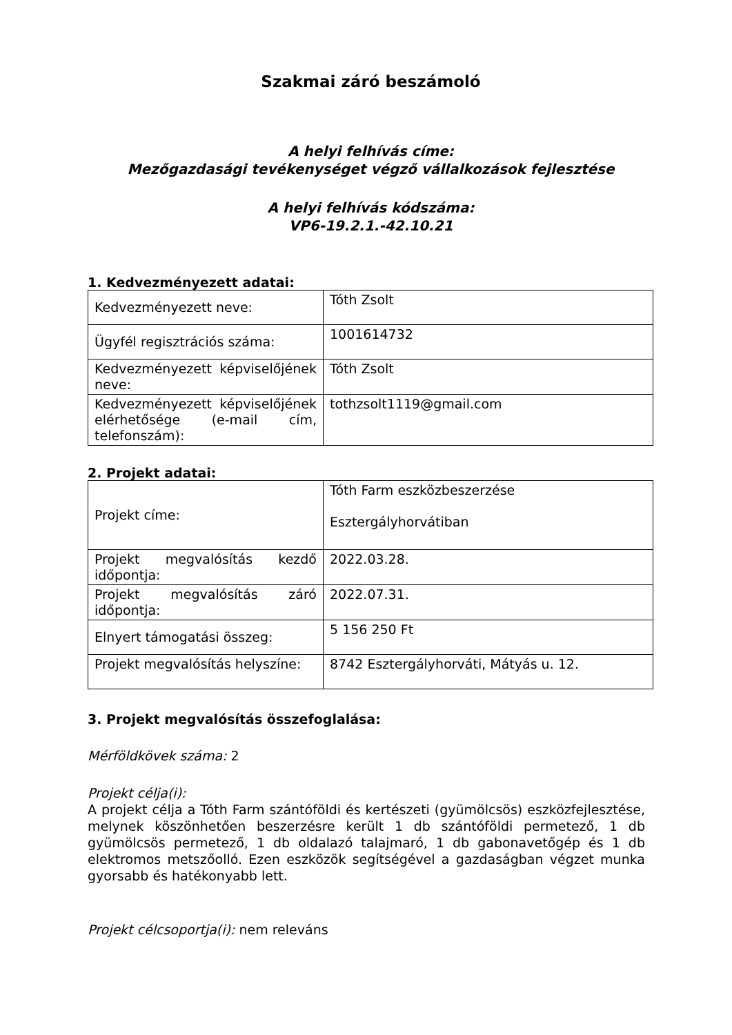Szakmai záró beszámoló
A helyi felhívás címe:
Mezőgazdasági tevékenységet végző vállalkozások fejlesztése
A helyi felhívás kódszáma:
VP6-19.2.1.-42.10.21
1. Kedvezményezett adatai:
| Kedvezményezett neve: | Tóth Zsolt |
| Ügyfél regisztrációs száma: | 1001614732 |
| Kedvezményezett képviselőjének neve: | Tóth Zsolt |
| Kedvezményezett képviselőjének elérhetősége (e-mail cím, telefonszám): | tothzsolt1119@gmail.com |
2. Projekt adatai:
| Projekt címe: | Tóth Farm eszközbeszerzése Esztergályhorvátiban |
| Projekt megvalósítás kezdő időpontja: | 2022.03.28. |
| Projekt megvalósítás záró időpontja: | 2022.07.31. |
| Elnyert támogatási összeg: | 5 156 250 Ft |
| Projekt megvalósítás helyszíne: | 8742 Esztergályhorváti, Mátyás u. 12. |
3. Projekt megvalósítás összefoglalása:
Mérföldkövek száma: 2
Projekt célja(i):
A projekt célja a Tóth Farm szántóföldi és kertészeti (gyümölcsös) eszközfejlesztése, melynek köszönhetően beszerzésre került 1 db szántóföldi permetező, 1 db gyümölcsös permetező, 1 db oldalazó talajmaró, 1 db gabonavetőgép és 1 db elektromos metszőolló. Ezen eszközök segítségével a gazdaságban végzet munka gyorsabb és hatékonyabb lett.
Projekt célcsoportja(i): nem releváns